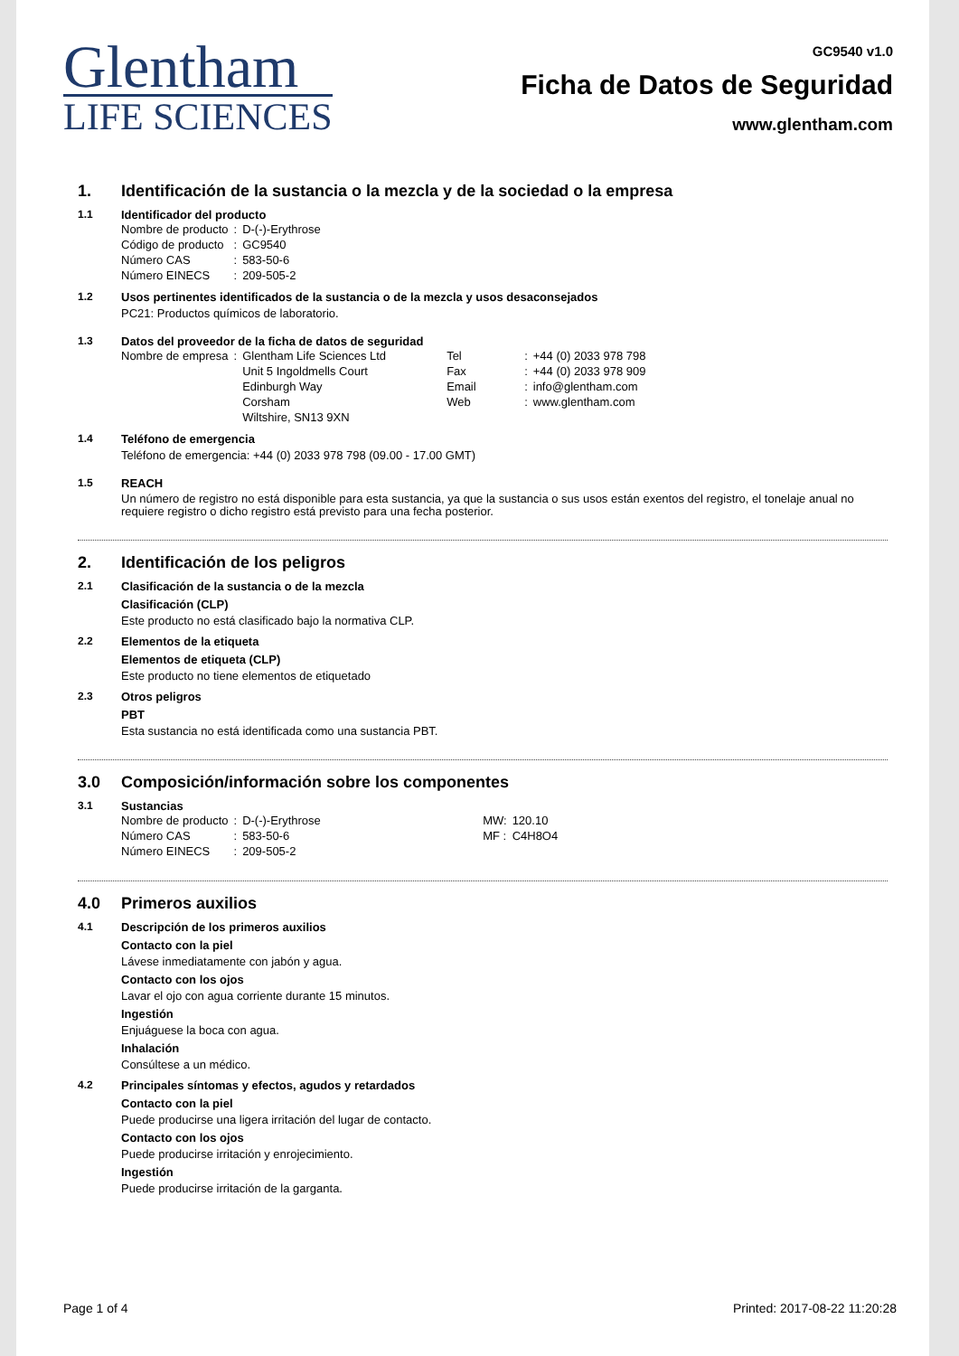Glentham
LIFE SCIENCES
GC9540 v1.0
Ficha de Datos de Seguridad
www.glentham.com
1. Identificación de la sustancia o la mezcla y de la sociedad o la empresa
1.1 Identificador del producto
| Nombre de producto | : | D-(-)-Erythrose |
| Código de producto | : | GC9540 |
| Número CAS | : | 583-50-6 |
| Número EINECS | : | 209-505-2 |
1.2 Usos pertinentes identificados de la sustancia o de la mezcla y usos desaconsejados
PC21: Productos químicos de laboratorio.
1.3 Datos del proveedor de la ficha de datos de seguridad
| Nombre de empresa | : | Glentham Life Sciences Ltd | Tel | : | +44 (0) 2033 978 798 |
| | | Unit 5 Ingoldmells Court | Fax | : | +44 (0) 2033 978 909 |
| | | Edinburgh Way | Email | : | info@glentham.com |
| | | Corsham | Web | : | www.glentham.com |
| | | Wiltshire, SN13 9XN | | | |
1.4 Teléfono de emergencia
Teléfono de emergencia: +44 (0) 2033 978 798 (09.00 - 17.00 GMT)
1.5 REACH
Un número de registro no está disponible para esta sustancia, ya que la sustancia o sus usos están exentos del registro, el tonelaje anual no requiere registro o dicho registro está previsto para una fecha posterior.
2. Identificación de los peligros
2.1 Clasificación de la sustancia o de la mezcla
Clasificación (CLP)
Este producto no está clasificado bajo la normativa CLP.
2.2 Elementos de la etiqueta
Elementos de etiqueta (CLP)
Este producto no tiene elementos de etiquetado
2.3 Otros peligros
PBT
Esta sustancia no está identificada como una sustancia PBT.
3.0 Composición/información sobre los componentes
3.1 Sustancias
| Nombre de producto | : | D-(-)-Erythrose | MW: | 120.10 |
| Número CAS | : | 583-50-6 | MF : | C4H8O4 |
| Número EINECS | : | 209-505-2 | | |
4.0 Primeros auxilios
4.1 Descripción de los primeros auxilios
Contacto con la piel
Lávese inmediatamente con jabón y agua.
Contacto con los ojos
Lavar el ojo con agua corriente durante 15 minutos.
Ingestión
Enjuáguese la boca con agua.
Inhalación
Consúltese a un médico.
4.2 Principales síntomas y efectos, agudos y retardados
Contacto con la piel
Puede producirse una ligera irritación del lugar de contacto.
Contacto con los ojos
Puede producirse irritación y enrojecimiento.
Ingestión
Puede producirse irritación de la garganta.
Page 1 of 4 Printed: 2017-08-22 11:20:28